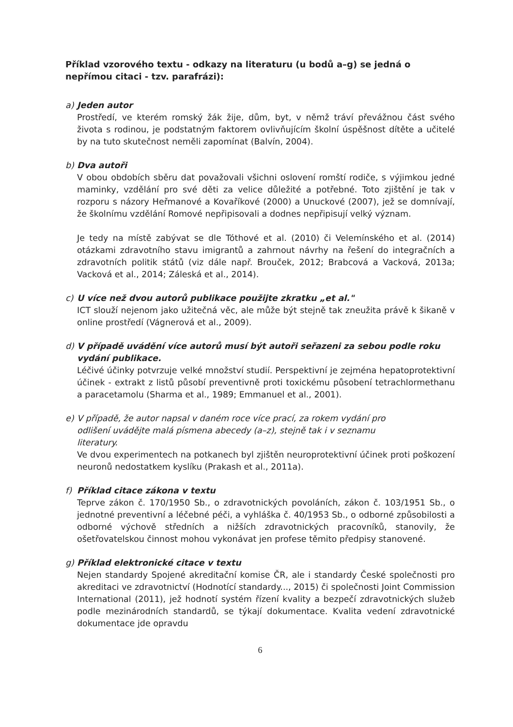Příklad vzorového textu - odkazy na literaturu (u bodů a–g) se jedná o nepřímou citaci - tzv. parafrázi):
a) Jeden autor
Prostředí, ve kterém romský žák žije, dům, byt, v němž tráví převážnou část svého života s rodinou, je podstatným faktorem ovlivňujícím školní úspěšnost dítěte a učitelé by na tuto skutečnost neměli zapomínat (Balvín, 2004).
b) Dva autoři
V obou obdobích sběru dat považovali všichni oslovení romští rodiče, s výjimkou jedné maminky, vzdělání pro své děti za velice důležité a potřebné. Toto zjištění je tak v rozporu s názory Heřmanové a Kovaříkové (2000) a Unuckové (2007), jež se domnívají, že školnímu vzdělání Romové nepřipisovali a dodnes nepřipisují velký význam.
Je tedy na místě zabývat se dle Tóthové et al. (2010) či Velemínského et al. (2014) otázkami zdravotního stavu imigrantů a zahrnout návrhy na řešení do integračních a zdravotních politik států (viz dále např. Brouček, 2012; Brabcová a Vacková, 2013a; Vacková et al., 2014; Záleská et al., 2014).
c) U více než dvou autorů publikace použijte zkratku „et al."
ICT slouží nejenom jako užitečná věc, ale může být stejně tak zneužita právě k šikaně v online prostředí (Vágnerová et al., 2009).
d) V případě uvádění více autorů musí být autoři seřazeni za sebou podle roku
vydání publikace.
Léčivé účinky potvrzuje velké množství studií. Perspektivní je zejména hepatoprotektivní účinek - extrakt z listů působí preventivně proti toxickému působení tetrachlormethanu a paracetamolu (Sharma et al., 1989; Emmanuel et al., 2001).
e) V případě, že autor napsal v daném roce více prací, za rokem vydání pro
odlišení uvádějte malá písmena abecedy (a–z), stejně tak i v seznamu
literatury.
Ve dvou experimentech na potkanech byl zjištěn neuroprotektivní účinek proti poškození neuronů nedostatkem kyslíku (Prakash et al., 2011a).
f) Příklad citace zákona v textu
Teprve zákon č. 170/1950 Sb., o zdravotnických povoláních, zákon č. 103/1951 Sb., o jednotné preventivní a léčebné péči, a vyhláška č. 40/1953 Sb., o odborné způsobilosti a odborné výchově středních a nižších zdravotnických pracovníků, stanovily, že ošetřovatelskou činnost mohou vykonávat jen profese těmito předpisy stanovené.
g) Příklad elektronické citace v textu
Nejen standardy Spojené akreditační komise ČR, ale i standardy České společnosti pro akreditaci ve zdravotnictví (Hodnotící standardy..., 2015) či společnosti Joint Commission International (2011), jež hodnotí systém řízení kvality a bezpečí zdravotnických služeb podle mezinárodních standardů, se týkají dokumentace. Kvalita vedení zdravotnické dokumentace jde opravdu
6